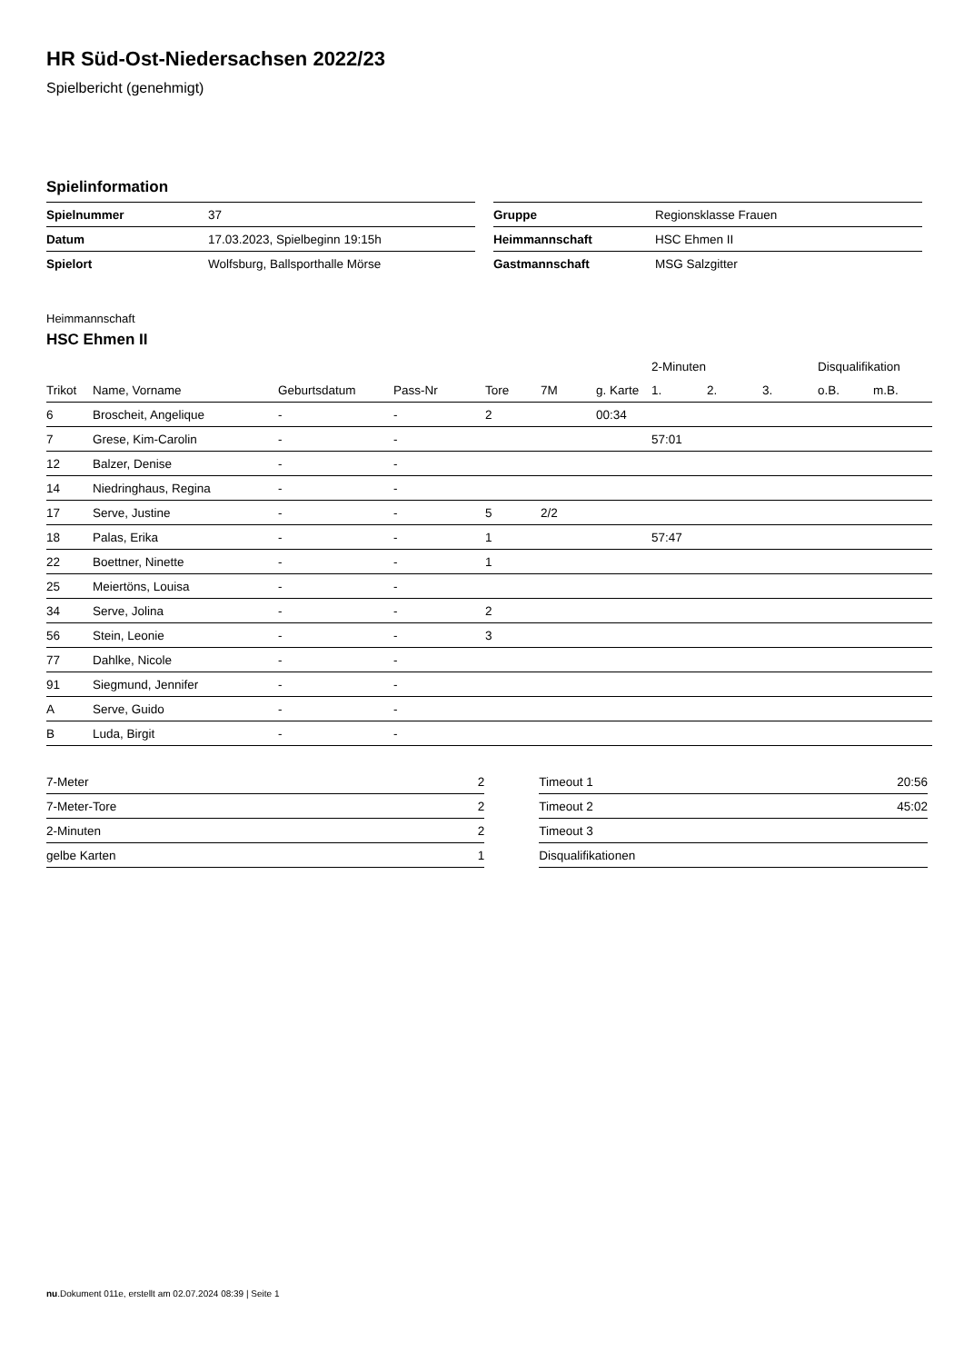HR Süd-Ost-Niedersachsen 2022/23
Spielbericht (genehmigt)
Spielinformation
| Spielnummer | 37 |
| Datum | 17.03.2023, Spielbeginn 19:15h |
| Spielort | Wolfsburg, Ballsporthalle Mörse |
| Gruppe | Regionsklasse Frauen |
| Heimmannschaft | HSC Ehmen II |
| Gastmannschaft | MSG Salzgitter |
Heimmannschaft
HSC Ehmen II
| | | | | | | | 2-Minuten | | | Disqualifikation | |
| --- | --- | --- | --- | --- | --- | --- | --- | --- | --- | --- | --- |
| Trikot | Name, Vorname | Geburtsdatum | Pass-Nr | Tore | 7M | g. Karte | 1. | 2. | 3. | o.B. | m.B. |
| 6 | Broscheit, Angelique | - | - | 2 | | 00:34 | | | | | |
| 7 | Grese, Kim-Carolin | - | - | | | | 57:01 | | | | |
| 12 | Balzer, Denise | - | - | | | | | | | | |
| 14 | Niedringhaus, Regina | - | - | | | | | | | | |
| 17 | Serve, Justine | - | - | 5 | 2/2 | | | | | | |
| 18 | Palas, Erika | - | - | 1 | | | 57:47 | | | | |
| 22 | Boettner, Ninette | - | - | 1 | | | | | | | |
| 25 | Meiertöns, Louisa | - | - | | | | | | | | |
| 34 | Serve, Jolina | - | - | 2 | | | | | | | |
| 56 | Stein, Leonie | - | - | 3 | | | | | | | |
| 77 | Dahlke, Nicole | - | - | | | | | | | | |
| 91 | Siegmund, Jennifer | - | - | | | | | | | | |
| A | Serve, Guido | - | - | | | | | | | | |
| B | Luda, Birgit | - | - | | | | | | | | |
| 7-Meter | 2 |
| 7-Meter-Tore | 2 |
| 2-Minuten | 2 |
| gelbe Karten | 1 |
| Timeout 1 | 20:56 |
| Timeout 2 | 45:02 |
| Timeout 3 | |
| Disqualifikationen | |
nu.Dokument 011e, erstellt am 02.07.2024 08:39 | Seite 1